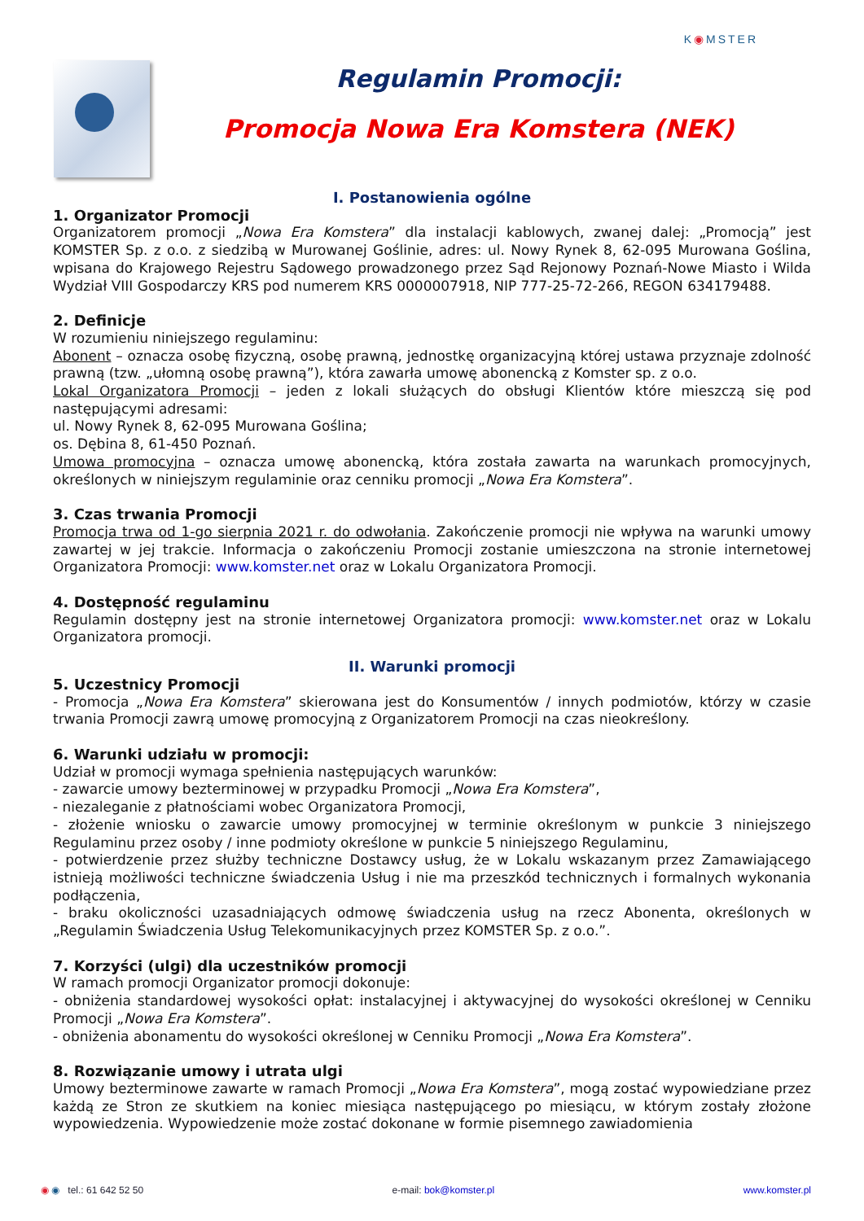K◉MSTER
Regulamin Promocji:
Promocja Nowa Era Komstera (NEK)
I. Postanowienia ogólne
1. Organizator Promocji
Organizatorem promocji „Nowa Era Komstera” dla instalacji kablowych, zwanej dalej: „Promocją” jest KOMSTER Sp. z o.o. z siedzibą w Murowanej Goślinie, adres: ul. Nowy Rynek 8, 62-095 Murowana Goślina, wpisana do Krajowego Rejestru Sądowego prowadzonego przez Sąd Rejonowy Poznań-Nowe Miasto i Wilda Wydział VIII Gospodarczy KRS pod numerem KRS 0000007918, NIP 777-25-72-266, REGON 634179488.
2. Definicje
W rozumieniu niniejszego regulaminu:
Abonent – oznacza osobę fizyczną, osobę prawną, jednostkę organizacyjną której ustawa przyznaje zdolność prawną (tzw. „ułomną osobę prawną”), która zawarła umowę abonencką z Komster sp. z o.o.
Lokal Organizatora Promocji – jeden z lokali służących do obsługi Klientów które mieszczą się pod następującymi adresami:
ul. Nowy Rynek 8, 62-095 Murowana Goślina;
os. Dębina 8, 61-450 Poznań.
Umowa promocyjna – oznacza umowę abonencką, która została zawarta na warunkach promocyjnych, określonych w niniejszym regulaminie oraz cenniku promocji „Nowa Era Komstera”.
3. Czas trwania Promocji
Promocja trwa od 1-go sierpnia 2021 r. do odwołania. Zakończenie promocji nie wpływa na warunki umowy zawartej w jej trakcie. Informacja o zakończeniu Promocji zostanie umieszczona na stronie internetowej Organizatora Promocji: www.komster.net oraz w Lokalu Organizatora Promocji.
4. Dostępność regulaminu
Regulamin dostępny jest na stronie internetowej Organizatora promocji: www.komster.net oraz w Lokalu Organizatora promocji.
II. Warunki promocji
5. Uczestnicy Promocji
- Promocja „Nowa Era Komstera” skierowana jest do Konsumentów / innych podmiotów, którzy w czasie trwania Promocji zawrą umowę promocyjną z Organizatorem Promocji na czas nieokreślony.
6. Warunki udziału w promocji:
Udział w promocji wymaga spełnienia następujących warunków:
- zawarcie umowy bezterminowej w przypadku Promocji „Nowa Era Komstera”,
- niezaleganie z płatnościami wobec Organizatora Promocji,
- złożenie wniosku o zawarcie umowy promocyjnej w terminie określonym w punkcie 3 niniejszego Regulaminu przez osoby / inne podmioty określone w punkcie 5 niniejszego Regulaminu,
- potwierdzenie przez służby techniczne Dostawcy usług, że w Lokalu wskazanym przez Zamawiającego istnieją możliwości techniczne świadczenia Usług i nie ma przeszkód technicznych i formalnych wykonania podłączenia,
- braku okoliczności uzasadniających odmowę świadczenia usług na rzecz Abonenta, określonych w „Regulamin Świadczenia Usług Telekomunikacyjnych przez KOMSTER Sp. z o.o.”.
7. Korzyści (ulgi) dla uczestników promocji
W ramach promocji Organizator promocji dokonuje:
- obniżenia standardowej wysokości opłat: instalacyjnej i aktywacyjnej do wysokości określonej w Cenniku Promocji „Nowa Era Komstera”.
- obniżenia abonamentu do wysokości określonej w Cenniku Promocji „Nowa Era Komstera”.
8. Rozwiązanie umowy i utrata ulgi
Umowy bezterminowe zawarte w ramach Promocji „Nowa Era Komstera”, mogą zostać wypowiedziane przez każdą ze Stron ze skutkiem na koniec miesiąca następującego po miesiącu, w którym zostały złożone wypowiedzenia. Wypowiedzenie może zostać dokonane w formie pisemnego zawiadomienia
◉ ◉ tel.: 61 642 52 50 e-mail: bok@komster.pl www.komster.pl